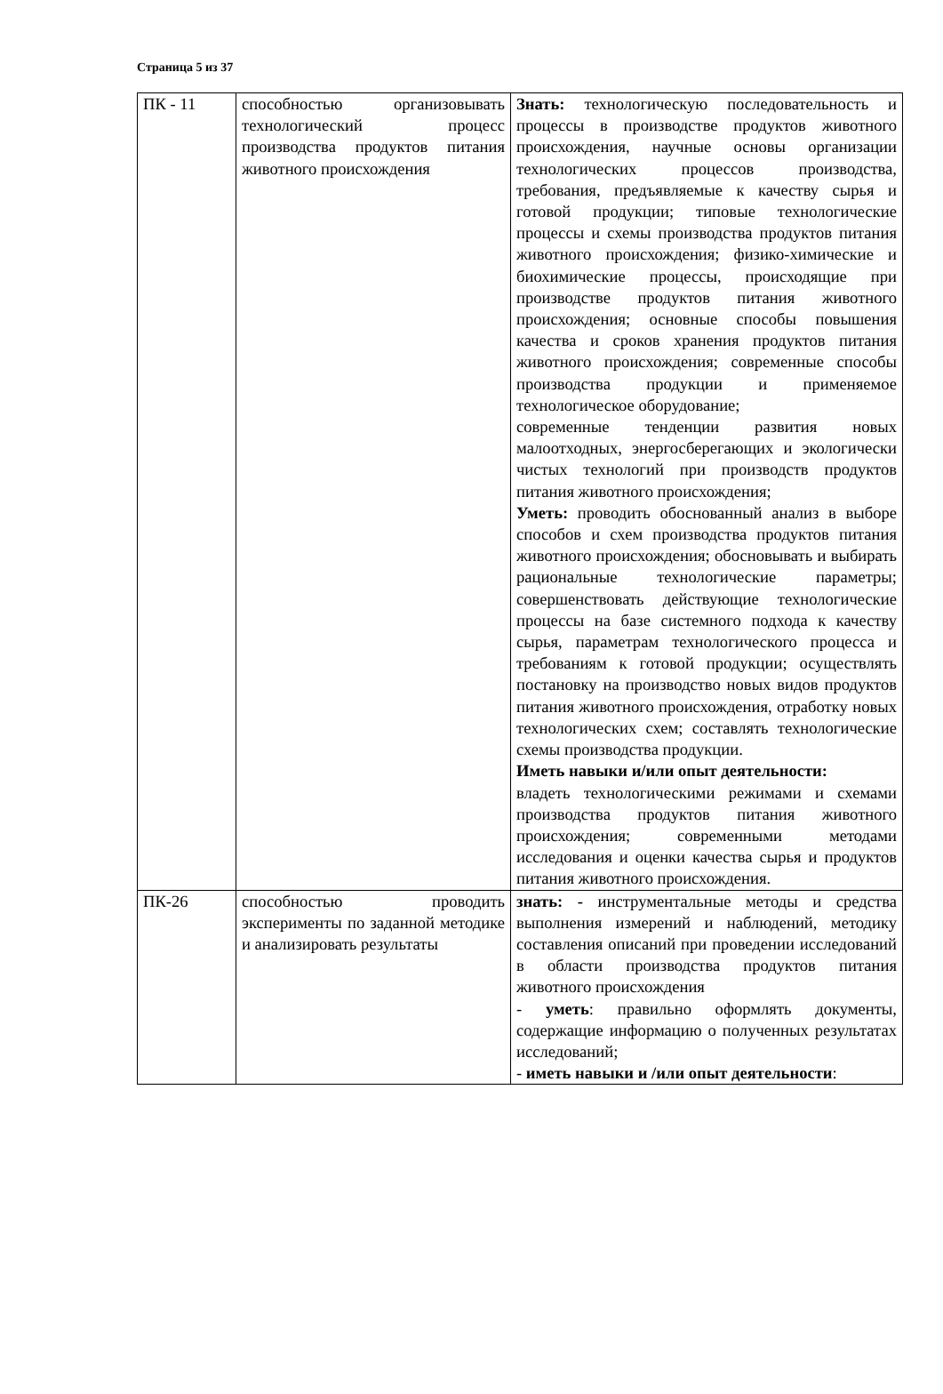Страница 5 из 37
| ПК - 11 | способностью организовывать технологический процесс производства продуктов питания животного происхождения | Знать: технологическую последовательность и процессы в производстве продуктов животного происхождения, научные основы организации технологических процессов производства, требования, предъявляемые к качеству сырья и готовой продукции; типовые технологические процессы и схемы производства продуктов питания животного происхождения; физико-химические и биохимические процессы, происходящие при производстве продуктов питания животного происхождения; основные способы повышения качества и сроков хранения продуктов питания животного происхождения; современные способы производства продукции и применяемое технологическое оборудование; современные тенденции развития новых малоотходных, энергосберегающих и экологически чистых технологий при производств продуктов питания животного происхождения; Уметь: проводить обоснованный анализ в выборе способов и схем производства продуктов питания животного происхождения; обосновывать и выбирать рациональные технологические параметры; совершенствовать действующие технологические процессы на базе системного подхода к качеству сырья, параметрам технологического процесса и требованиям к готовой продукции; осуществлять постановку на производство новых видов продуктов питания животного происхождения, отработку новых технологических схем; составлять технологические схемы производства продукции. Иметь навыки и/или опыт деятельности: владеть технологическими режимами и схемами производства продуктов питания животного происхождения; современными методами исследования и оценки качества сырья и продуктов питания животного происхождения. |
| ПК-26 | способностью проводить эксперименты по заданной методике и анализировать результаты | знать: - инструментальные методы и средства выполнения измерений и наблюдений, методику составления описаний при проведении исследований в области производства продуктов питания животного происхождения - уметь : правильно оформлять документы, содержащие информацию о полученных результатах исследований; - иметь навыки и /или опыт деятельности : |